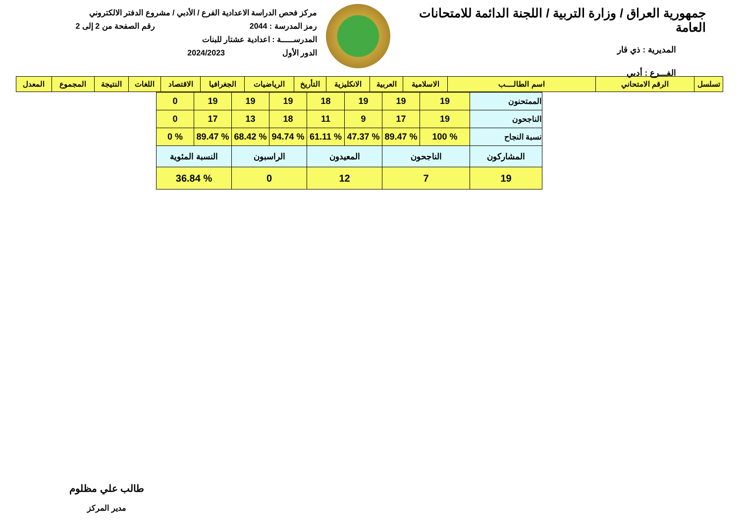جمهورية العراق / وزارة التربية / اللجنة الدائمة للامتحانات العامة
المديرية : ذي قار
الفـــرع : أدبي
مركز فحص الدراسة الاعدادية الفرع / الأدبي / مشروع الدفتر الالكتروني
رمز المدرسة : 2044 رقم الصفحة من 2 إلى 2
المدرســـــة : اعدادية عشتار للبنات
الدور الأول 2024/2023
| تسلسل | الرقم الامتحاني | اسم الطالــــب | الاسلامية | العربية | الانكليزية | التأريخ | الرياضيات | الجغرافيا | الاقتصاد | اللغات | النتيجة | المجموع | المعدل |
| --- | --- | --- | --- | --- | --- | --- | --- | --- | --- | --- | --- | --- | --- |
| الممتحنون | 19 | 19 | 19 | 18 | 19 | 19 | 19 | 0 |
| الناجحون | 19 | 17 | 9 | 11 | 18 | 13 | 17 | 0 |
| نسبة النجاح | % 100 | % 89.47 | % 47.37 | % 61.11 | % 94.74 | % 68.42 | % 89.47 | % 0 |
| المشاركون | الناجحون | | المعيدون | | الراسبون | | النسبة المئوية | |
| 19 | 7 | | 12 | | 0 | | % 36.84 | |
طالب علي مظلوم
مدير المركز